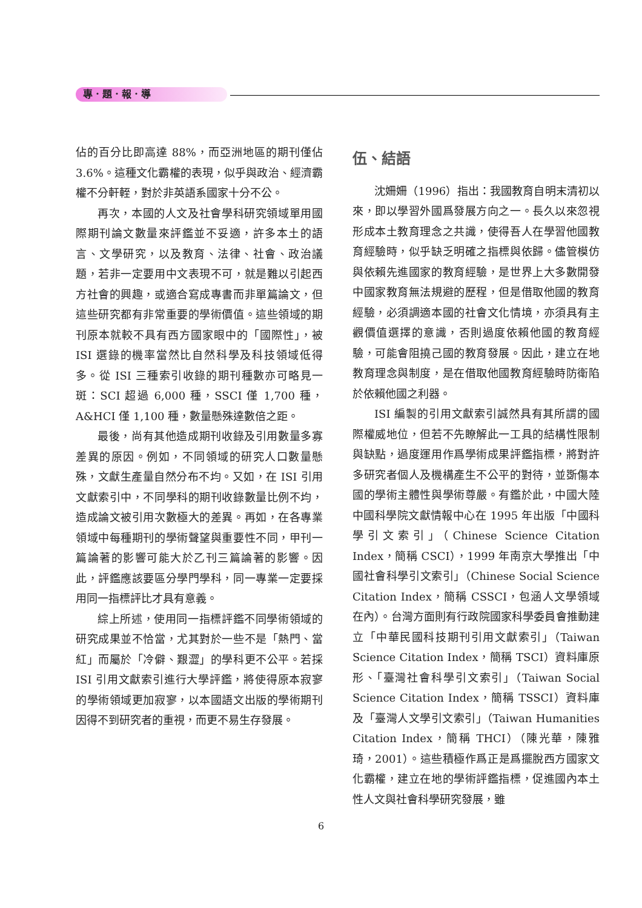專．題．報．導
佔的百分比即高達 88%，而亞洲地區的期刊僅佔 3.6%。這種文化霸權的表現，似乎與政治、經濟霸權不分軒輊，對於非英語系國家十分不公。
再次，本國的人文及社會學科研究領域單用國際期刊論文數量來評鑑並不妥適，許多本土的語言、文學研究，以及教育、法律、社會、政治議題，若非一定要用中文表現不可，就是難以引起西方社會的興趣，或適合寫成專書而非單篇論文，但這些研究都有非常重要的學術價值。這些領域的期刊原本就較不具有西方國家眼中的「國際性」，被 ISI 選錄的機率當然比自然科學及科技領域低得多。從 ISI 三種索引收錄的期刊種數亦可略見一斑：SCI 超過 6,000 種，SSCI 僅 1,700 種，A&HCI 僅 1,100 種，數量懸殊達數倍之距。
最後，尚有其他造成期刊收錄及引用數量多寡差異的原因。例如，不同領域的研究人口數量懸殊，文獻生產量自然分布不均。又如，在 ISI 引用文獻索引中，不同學科的期刊收錄數量比例不均，造成論文被引用次數極大的差異。再如，在各專業領域中每種期刊的學術聲望與重要性不同，甲刊一篇論著的影響可能大於乙刊三篇論著的影響。因此，評鑑應該要區分學門學科，同一專業一定要採用同一指標評比才具有意義。
綜上所述，使用同一指標評鑑不同學術領域的研究成果並不恰當，尤其對於一些不是「熱門、當紅」而屬於「冷僻、艱澀」的學科更不公平。若採 ISI 引用文獻索引進行大學評鑑，將使得原本寂寥的學術領域更加寂寥，以本國語文出版的學術期刊因得不到研究者的重視，而更不易生存發展。
伍、結語
沈姍姍（1996）指出：我國教育自明末清初以來，即以學習外國爲發展方向之一。長久以來忽視形成本土教育理念之共識，使得吾人在學習他國教育經驗時，似乎缺乏明確之指標與依歸。儘管模仿與依賴先進國家的教育經驗，是世界上大多數開發中國家教育無法規避的歷程，但是借取他國的教育經驗，必須調適本國的社會文化情境，亦須具有主觀價值選擇的意識，否則過度依賴他國的教育經驗，可能會阻撓己國的教育發展。因此，建立在地教育理念與制度，是在借取他國教育經驗時防衛陷於依賴他國之利器。
ISI 編製的引用文獻索引誠然具有其所謂的國際權威地位，但若不先瞭解此一工具的結構性限制與缺點，過度運用作爲學術成果評鑑指標，將對許多研究者個人及機構產生不公平的對待，並斲傷本國的學術主體性與學術尊嚴。有鑑於此，中國大陸中國科學院文獻情報中心在 1995 年出版「中國科學引文索引」（Chinese Science Citation Index，簡稱 CSCI），1999 年南京大學推出「中國社會科學引文索引」（Chinese Social Science Citation Index，簡稱 CSSCI，包涵人文學領域在內）。台灣方面則有行政院國家科學委員會推動建立「中華民國科技期刊引用文獻索引」（Taiwan Science Citation Index，簡稱 TSCI）資料庫原形、「臺灣社會科學引文索引」（Taiwan Social Science Citation Index，簡稱 TSSCI）資料庫及「臺灣人文學引文索引」（Taiwan Humanities Citation Index，簡稱 THCI）（陳光華，陳雅琦，2001）。這些積極作爲正是爲擺脫西方國家文化霸權，建立在地的學術評鑑指標，促進國內本土性人文與社會科學研究發展，雖
6